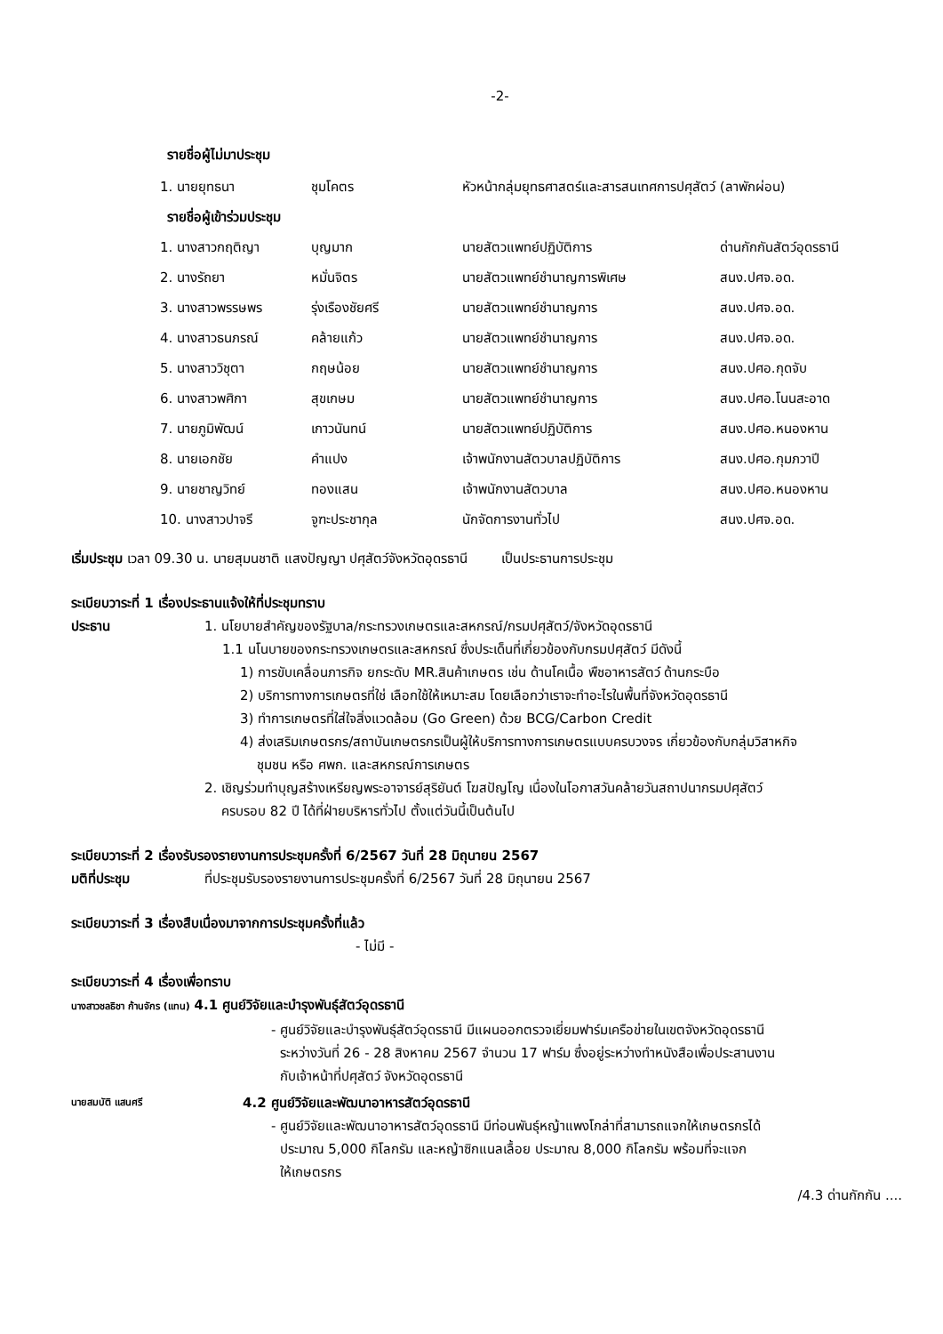-2-
รายชื่อผู้ไม่มาประชุม
| 1. นายยุทธนา | ชุมโคตร | หัวหน้ากลุ่มยุทธศาสตร์และสารสนเทศการปศุสัตว์ (ลาพักผ่อน) |
รายชื่อผู้เข้าร่วมประชุม
| 1. นางสาวกฤติญา | บุญมาก | นายสัตวแพทย์ปฏิบัติการ | ด่านกักกันสัตว์อุดรธานี |
| 2. นางรัถยา | หมั่นจิตร | นายสัตวแพทย์ชำนาญการพิเศษ | สนง.ปศจ.อด. |
| 3. นางสาวพรรษพร | รุ่งเรืองชัยศรี | นายสัตวแพทย์ชำนาญการ | สนง.ปศจ.อด. |
| 4. นางสาวธนภรณ์ | คล้ายแก้ว | นายสัตวแพทย์ชำนาญการ | สนง.ปศจ.อด. |
| 5. นางสาววิชุตา | กฤษน้อย | นายสัตวแพทย์ชำนาญการ | สนง.ปศอ.กุดจับ |
| 6. นางสาวพศิกา | สุขเกษม | นายสัตวแพทย์ชำนาญการ | สนง.ปศอ.โนนสะอาด |
| 7. นายภูมิพัฒน์ | เกาวนันทน์ | นายสัตวแพทย์ปฏิบัติการ | สนง.ปศอ.หนองหาน |
| 8. นายเอกชัย | คำแปง | เจ้าพนักงานสัตวบาลปฏิบัติการ | สนง.ปศอ.กุมภวาปี |
| 9. นายชาญวิทย์ | ทองแสน | เจ้าพนักงานสัตวบาล | สนง.ปศอ.หนองหาน |
| 10. นางสาวปาจรี | จูฑะประชากุล | นักจัดการงานทั่วไป | สนง.ปศจ.อด. |
เริ่มประชุม เวลา 09.30 น. นายสุมนชาติ แสงปัญญา ปศุสัตว์จังหวัดอุดรธานี เป็นประธานการประชุม
ระเบียบวาระที่ 1 เรื่องประธานแจ้งให้ที่ประชุมทราบ
ประธาน 1. นโยบายสำคัญของรัฐบาล/กระทรวงเกษตรและสหกรณ์/กรมปศุสัตว์/จังหวัดอุดรธานี
1.1 นโนบายของกระทรวงเกษตรและสหกรณ์ ซึ่งประเด็นที่เกี่ยวข้องกับกรมปศุสัตว์ มีดังนี้
1) การขับเคลื่อนภารกิจ ยกระดับ MR.สินค้าเกษตร เช่น ด้านโคเนื้อ พืชอาหารสัตว์ ด้านกระบือ
2) บริการทางการเกษตรที่ใช่ เลือกใช้ให้เหมาะสม โดยเลือกว่าเราจะทำอะไรในพื้นที่จังหวัดอุดรธานี
3) ทำการเกษตรที่ใส่ใจสิ่งแวดล้อม (Go Green) ด้วย BCG/Carbon Credit
4) ส่งเสริมเกษตรกร/สถาบันเกษตรกรเป็นผู้ให้บริการทางการเกษตรแบบครบวงจร เกี่ยวข้องกับกลุ่มวิสาหกิจ
ชุมชน หรือ ศพก. และสหกรณ์การเกษตร
2. เชิญร่วมทำบุญสร้างเหรียญพระอาจารย์สุริยันต์ โฆสปัญโญ เนื่องในโอกาสวันคล้ายวันสถาปนากรมปศุสัตว์
ครบรอบ 82 ปี ได้ที่ฝ่ายบริหารทั่วไป ตั้งแต่วันนี้เป็นต้นไป
ระเบียบวาระที่ 2 เรื่องรับรองรายงานการประชุมครั้งที่ 6/2567 วันที่ 28 มิถุนายน 2567
มติที่ประชุม ที่ประชุมรับรองรายงานการประชุมครั้งที่ 6/2567 วันที่ 28 มิถุนายน 2567
ระเบียบวาระที่ 3 เรื่องสืบเนื่องมาจากการประชุมครั้งที่แล้ว
- ไม่มี -
ระเบียบวาระที่ 4 เรื่องเพื่อทราบ
นางสาวชลธิชา ก้านจักร (แทน) 4.1 ศูนย์วิจัยและบำรุงพันธุ์สัตว์อุดรธานี
- ศูนย์วิจัยและบำรุงพันธุ์สัตว์อุดรธานี มีแผนออกตรวจเยี่ยมฟาร์มเครือข่ายในเขตจังหวัดอุดรธานี
ระหว่างวันที่ 26 - 28 สิงหาคม 2567 จำนวน 17 ฟาร์ม ซึ่งอยู่ระหว่างทำหนังสือเพื่อประสานงาน
กับเจ้าหน้าที่ปศุสัตว์ จังหวัดอุดรธานี
นายสมบัติ แสนศรี
4.2 ศูนย์วิจัยและพัฒนาอาหารสัตว์อุดรธานี
- ศูนย์วิจัยและพัฒนาอาหารสัตว์อุดรธานี มีท่อนพันธุ์หญ้าแพงโกล่าที่สามารถแจกให้เกษตรกรได้
ประมาณ 5,000 กิโลกรัม และหญ้าซิกแนลเลื้อย ประมาณ 8,000 กิโลกรัม พร้อมที่จะแจก
ให้เกษตรกร
/4.3 ด่านกักกัน ....